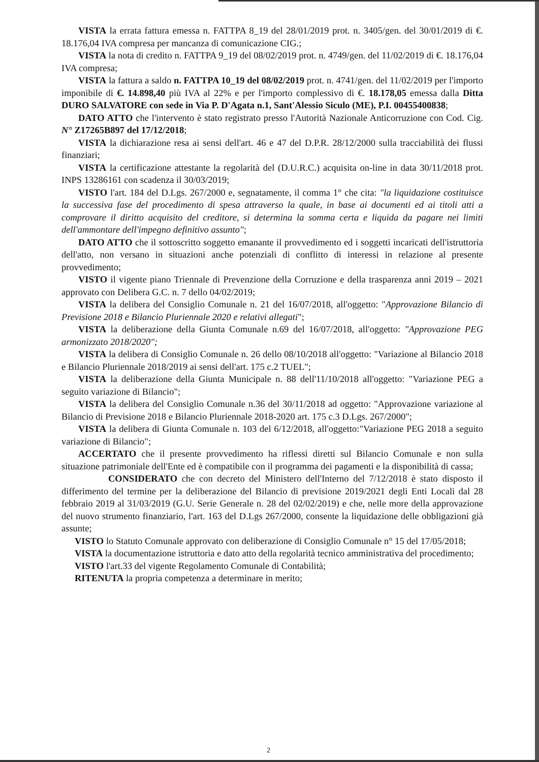VISTA la errata fattura emessa n. FATTPA 8_19 del 28/01/2019 prot. n. 3405/gen. del 30/01/2019 di €. 18.176,04 IVA compresa per mancanza di comunicazione CIG.;
VISTA la nota di credito n. FATTPA 9_19 del 08/02/2019 prot. n. 4749/gen. del 11/02/2019 di €. 18.176,04 IVA compresa;
VISTA la fattura a saldo n. FATTPA 10_19 del 08/02/2019 prot. n. 4741/gen. del 11/02/2019 per l'importo imponibile di €. 14.898,40 più IVA al 22% e per l'importo complessivo di €. 18.178,05 emessa dalla Ditta DURO SALVATORE con sede in Via P. D'Agata n.1, Sant'Alessio Siculo (ME), P.I. 00455400838;
DATO ATTO che l'intervento è stato registrato presso l'Autorità Nazionale Anticorruzione con Cod. Cig. N° Z17265B897 del 17/12/2018;
VISTA la dichiarazione resa ai sensi dell'art. 46 e 47 del D.P.R. 28/12/2000 sulla tracciabilità dei flussi finanziari;
VISTA la certificazione attestante la regolarità del (D.U.R.C.) acquisita on-line in data 30/11/2018 prot. INPS 13286161 con scadenza il 30/03/2019;
VISTO l'art. 184 del D.Lgs. 267/2000 e, segnatamente, il comma 1° che cita: "la liquidazione costituisce la successiva fase del procedimento di spesa attraverso la quale, in base ai documenti ed ai titoli atti a comprovare il diritto acquisito del creditore, si determina la somma certa e liquida da pagare nei limiti dell'ammontare dell'impegno definitivo assunto";
DATO ATTO che il sottoscritto soggetto emanante il provvedimento ed i soggetti incaricati dell'istruttoria dell'atto, non versano in situazioni anche potenziali di conflitto di interessi in relazione al presente provvedimento;
VISTO il vigente piano Triennale di Prevenzione della Corruzione e della trasparenza anni 2019 – 2021 approvato con Delibera G.C. n. 7 dello 04/02/2019;
VISTA la delibera del Consiglio Comunale n. 21 del 16/07/2018, all'oggetto: "Approvazione Bilancio di Previsione 2018 e Bilancio Pluriennale 2020 e relativi allegati";
VISTA la deliberazione della Giunta Comunale n.69 del 16/07/2018, all'oggetto: "Approvazione PEG armonizzato 2018/2020";
VISTA la delibera di Consiglio Comunale n. 26 dello 08/10/2018 all'oggetto: "Variazione al Bilancio 2018 e Bilancio Pluriennale 2018/2019 ai sensi dell'art. 175 c.2 TUEL";
VISTA la deliberazione della Giunta Municipale n. 88 dell'11/10/2018 all'oggetto: "Variazione PEG a seguito variazione di Bilancio";
VISTA la delibera del Consiglio Comunale n.36 del 30/11/2018 ad oggetto: "Approvazione variazione al Bilancio di Previsione 2018 e Bilancio Pluriennale 2018-2020 art. 175 c.3 D.Lgs. 267/2000";
VISTA la delibera di Giunta Comunale n. 103 del 6/12/2018, all'oggetto:"Variazione PEG 2018 a seguito variazione di Bilancio";
ACCERTATO che il presente provvedimento ha riflessi diretti sul Bilancio Comunale e non sulla situazione patrimoniale dell'Ente ed è compatibile con il programma dei pagamenti e la disponibilità di cassa;
CONSIDERATO che con decreto del Ministero dell'Interno del 7/12/2018 è stato disposto il differimento del termine per la deliberazione del Bilancio di previsione 2019/2021 degli Enti Locali dal 28 febbraio 2019 al 31/03/2019 (G.U. Serie Generale n. 28 del 02/02/2019) e che, nelle more della approvazione del nuovo strumento finanziario, l'art. 163 del D.Lgs 267/2000, consente la liquidazione delle obbligazioni già assunte;
VISTO lo Statuto Comunale approvato con deliberazione di Consiglio Comunale n° 15 del 17/05/2018;
VISTA la documentazione istruttoria e dato atto della regolarità tecnico amministrativa del procedimento;
VISTO l'art.33 del vigente Regolamento Comunale di Contabilità;
RITENUTA la propria competenza a determinare in merito;
2